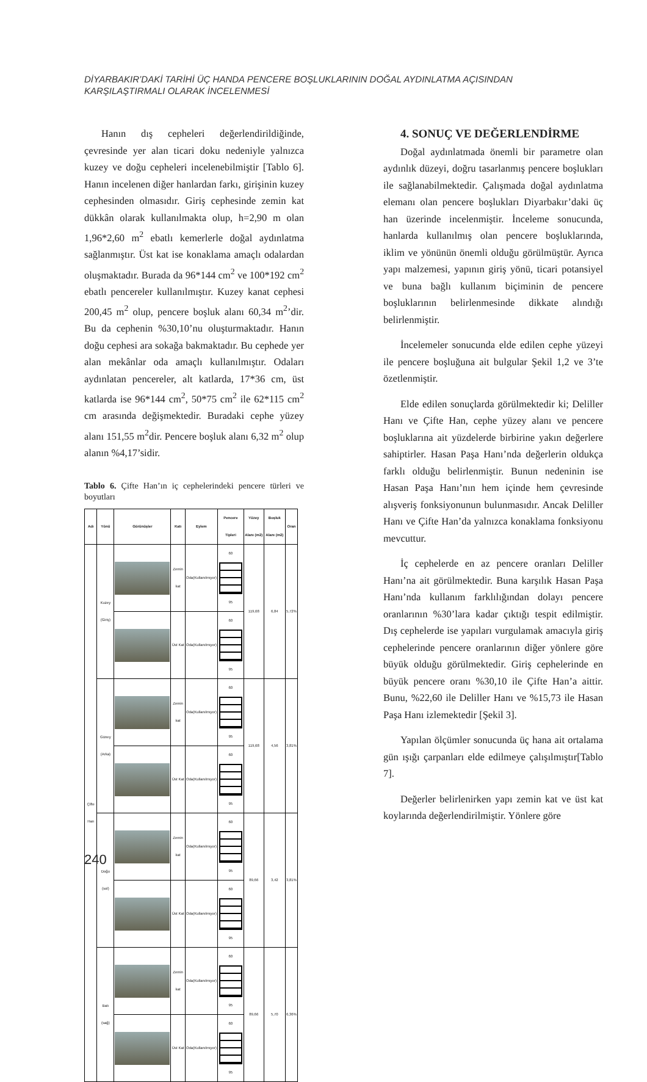DİYARBAKIR’DAKİ TARİHİ ÜÇ HANDA PENCERE BOŞLUKLARININ DOĞAL AYDINLATMA AÇISINDAN
KARŞILAŞTIRMALI OLARAK İNCELENMESİ
Hanın dış cepheleri değerlendirildiğinde, çevresinde yer alan ticari doku nedeniyle yalnızca kuzey ve doğu cepheleri incelenebilmiştir [Tablo 6]. Hanın incelenen diğer hanlardan farkı, girişinin kuzey cephesinden olmasıdır. Giriş cephesinde zemin kat dükkân olarak kullanılmakta olup, h=2,90 m olan 1,96*2,60 m<sup>2</sup> ebatlı kemerlerle doğal aydınlatma sağlanmıştır. Üst kat ise konaklama amaçlı odalardan oluşmaktadır. Burada da 96*144 cm<sup>2</sup> ve 100*192 cm<sup>2</sup> ebatlı pencereler kullanılmıştır. Kuzey kanat cephesi 200,45 m<sup>2</sup> olup, pencere boşluk alanı 60,34 m<sup>2</sup>’dir. Bu da cephenin %30,10’nu oluşturmaktadır. Hanın doğu cephesi ara sokağa bakmaktadır. Bu cephede yer alan mekânlar oda amaçlı kullanılmıştır. Odaları aydınlatan pencereler, alt katlarda, 17*36 cm, üst katlarda ise 96*144 cm<sup>2</sup>, 50*75 cm<sup>2</sup> ile 62*115 cm<sup>2</sup> cm arasında değişmektedir. Buradaki cephe yüzey alanı 151,55 m<sup>2</sup>dir. Pencere boşluk alanı 6,32 m<sup>2</sup> olup alanın %4,17’sidir.
Tablo 6. Çifte Han’ın iç cephelerindeki pencere türleri ve boyutları
| Adı | Yönü | Görünüşler | Katı | Eylem | Pencere Tipleri | Yüzey Alanı (m2) | Boşluk Alanı (m2) | Oran |
| --- | --- | --- | --- | --- | --- | --- | --- | --- |
| Çifte Han | Kuzey (Giriş) | | Zemin kat | Oda(Kullanılmıyor) | 60 95 | 119,68 | 6,84 | 5,72% |
| | | | Üst Kat | Oda(Kullanılmıyor) | 60 95 | | | |
| | Güney (Arka) | | Zemin kat | Oda(Kullanılmıyor) | 60 95 | 119,68 | 4,56 | 3,81% |
| | | | Üst Kat | Oda(Kullanılmıyor) | 60 95 | | | |
| | Doğu (sol) | | Zemin kat | Oda(Kullanılmıyor) | 60 95 | 89,66 | 3,42 | 3,81% |
| | | | Üst Kat | Oda(Kullanılmıyor) | 60 95 | | | |
| | Batı (sağ) | | Zemin kat | Oda(Kullanılmıyor) | 60 95 | 89,66 | 5,70 | 6,36% |
| | | | Üst Kat | Oda(Kullanılmıyor) | 60 95 | | | |
4. SONUÇ VE DEĞERLENDİRME
Doğal aydınlatmada önemli bir parametre olan aydınlık düzeyi, doğru tasarlanmış pencere boşlukları ile sağlanabilmektedir. Çalışmada doğal aydınlatma elemanı olan pencere boşlukları Diyarbakır’daki üç han üzerinde incelenmiştir. İnceleme sonucunda, hanlarda kullanılmış olan pencere boşluklarında, iklim ve yönünün önemli olduğu görülmüştür. Ayrıca yapı malzemesi, yapının giriş yönü, ticari potansiyel ve buna bağlı kullanım biçiminin de pencere boşluklarının belirlenmesinde dikkate alındığı belirlenmiştir.
İncelemeler sonucunda elde edilen cephe yüzeyi ile pencere boşluğuna ait bulgular Şekil 1,2 ve 3’te özetlenmiştir.
Elde edilen sonuçlarda görülmektedir ki; Deliller Hanı ve Çifte Han, cephe yüzey alanı ve pencere boşluklarına ait yüzdelerde birbirine yakın değerlere sahiptirler. Hasan Paşa Hanı’nda değerlerin oldukça farklı olduğu belirlenmiştir. Bunun nedeninin ise Hasan Paşa Hanı’nın hem içinde hem çevresinde alışveriş fonksiyonunun bulunmasıdır. Ancak Deliller Hanı ve Çifte Han’da yalnızca konaklama fonksiyonu mevcuttur.
İç cephelerde en az pencere oranları Deliller Hanı’na ait görülmektedir. Buna karşılık Hasan Paşa Hanı’nda kullanım farklılığından dolayı pencere oranlarının %30’lara kadar çıktığı tespit edilmiştir. Dış cephelerde ise yapıları vurgulamak amacıyla giriş cephelerinde pencere oranlarının diğer yönlere göre büyük olduğu görülmektedir. Giriş cephelerinde en büyük pencere oranı %30,10 ile Çifte Han’a aittir. Bunu, %22,60 ile Deliller Hanı ve %15,73 ile Hasan Paşa Hanı izlemektedir [Şekil 3].
Yapılan ölçümler sonucunda üç hana ait ortalama gün ışığı çarpanları elde edilmeye çalışılmıştır[Tablo 7].
Değerler belirlenirken yapı zemin kat ve üst kat koylarında değerlendirilmiştir. Yönlere göre
240